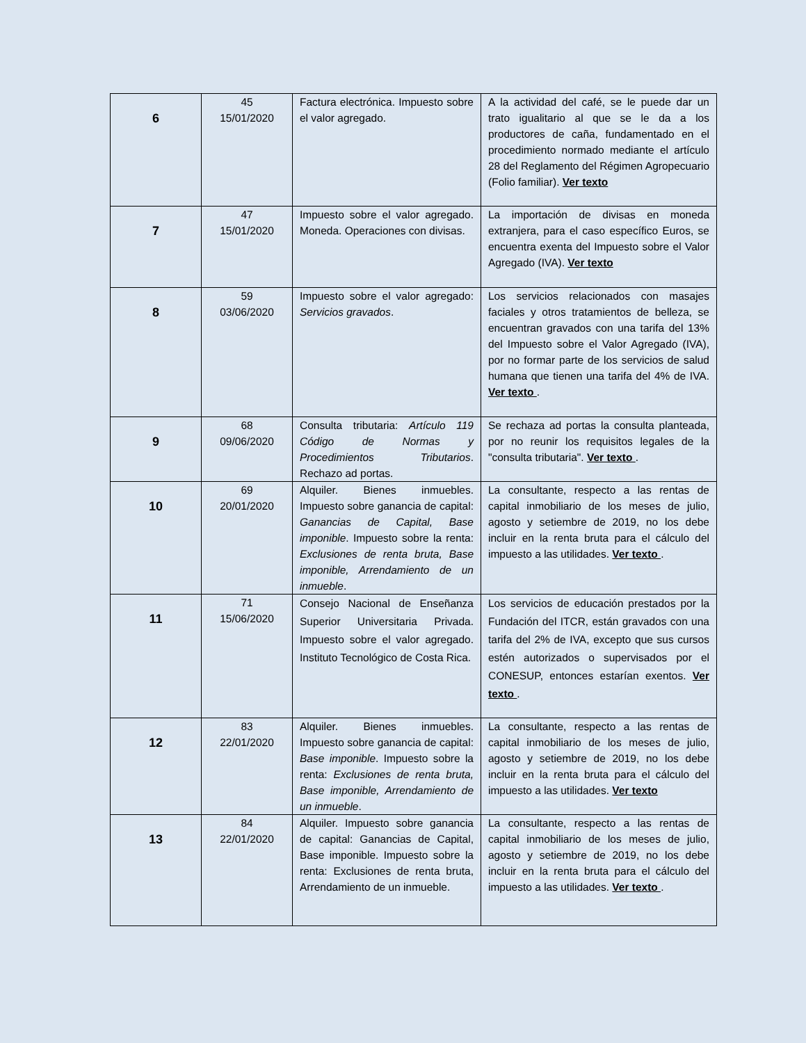| 6 | 45 15/01/2020 | Factura electrónica. Impuesto sobre el valor agregado. | A la actividad del café, se le puede dar un trato igualitario al que se le da a los productores de caña, fundamentado en el procedimiento normado mediante el artículo 28 del Reglamento del Régimen Agropecuario (Folio familiar). Ver texto |
| 7 | 47 15/01/2020 | Impuesto sobre el valor agregado. Moneda. Operaciones con divisas. | La importación de divisas en moneda extranjera, para el caso específico Euros, se encuentra exenta del Impuesto sobre el Valor Agregado (IVA). Ver texto |
| 8 | 59 03/06/2020 | Impuesto sobre el valor agregado: Servicios gravados . | Los servicios relacionados con masajes faciales y otros tratamientos de belleza, se encuentran gravados con una tarifa del 13% del Impuesto sobre el Valor Agregado (IVA), por no formar parte de los servicios de salud humana que tienen una tarifa del 4% de IVA. Ver texto . |
| 9 | 68 09/06/2020 | Consulta tributaria: Artículo 119 Código de Normas y Procedimientos Tributarios . Rechazo ad portas. | Se rechaza ad portas la consulta planteada, por no reunir los requisitos legales de la "consulta tributaria". Ver texto . |
| 10 | 69 20/01/2020 | Alquiler. Bienes inmuebles. Impuesto sobre ganancia de capital: Ganancias de Capital, Base imponible . Impuesto sobre la renta: Exclusiones de renta bruta, Base imponible, Arrendamiento de un inmueble . | La consultante, respecto a las rentas de capital inmobiliario de los meses de julio, agosto y setiembre de 2019, no los debe incluir en la renta bruta para el cálculo del impuesto a las utilidades. Ver texto . |
| 11 | 71 15/06/2020 | Consejo Nacional de Enseñanza Superior Universitaria Privada. Impuesto sobre el valor agregado. Instituto Tecnológico de Costa Rica. | Los servicios de educación prestados por la Fundación del ITCR, están gravados con una tarifa del 2% de IVA, excepto que sus cursos estén autorizados o supervisados por el CONESUP, entonces estarían exentos. Ver texto . |
| 12 | 83 22/01/2020 | Alquiler. Bienes inmuebles. Impuesto sobre ganancia de capital: Base imponible . Impuesto sobre la renta: Exclusiones de renta bruta, Base imponible, Arrendamiento de un inmueble . | La consultante, respecto a las rentas de capital inmobiliario de los meses de julio, agosto y setiembre de 2019, no los debe incluir en la renta bruta para el cálculo del impuesto a las utilidades. Ver texto |
| 13 | 84 22/01/2020 | Alquiler. Impuesto sobre ganancia de capital: Ganancias de Capital, Base imponible. Impuesto sobre la renta: Exclusiones de renta bruta, Arrendamiento de un inmueble. | La consultante, respecto a las rentas de capital inmobiliario de los meses de julio, agosto y setiembre de 2019, no los debe incluir en la renta bruta para el cálculo del impuesto a las utilidades. Ver texto . |